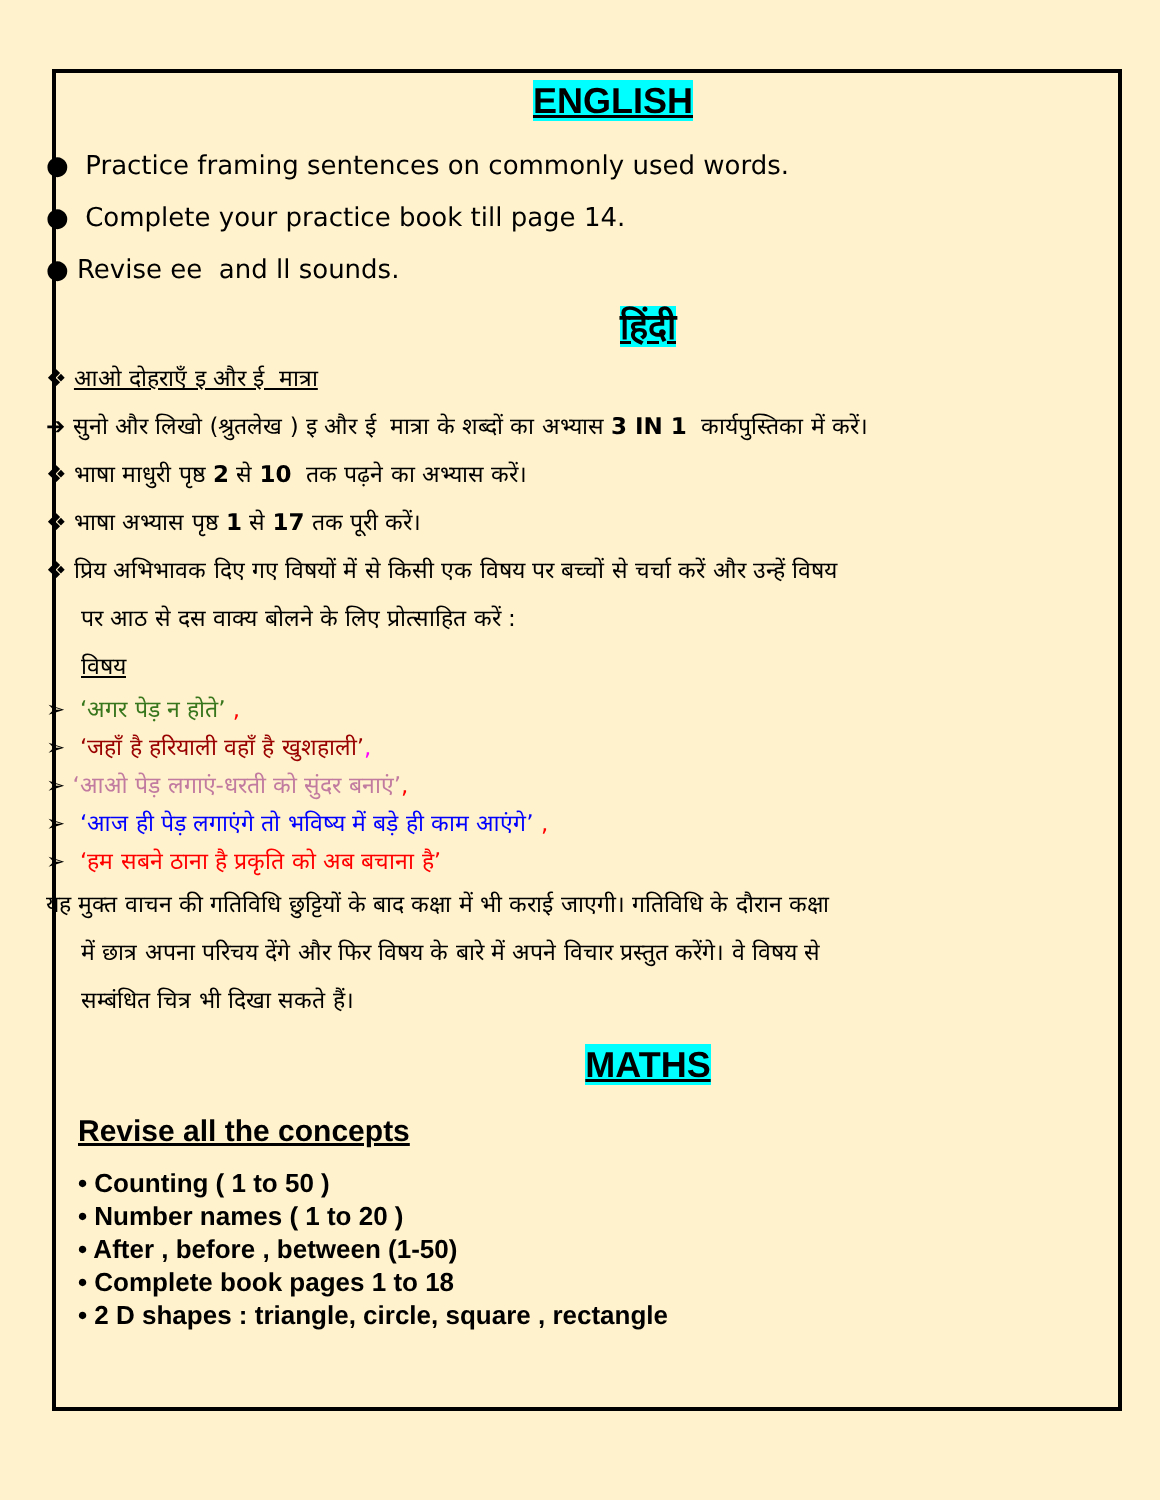ENGLISH
● Practice framing sentences on commonly used words.
● Complete your practice book till page 14.
● Revise ee and ll sounds.
हिंदी
❖ आओ दोहराएँ इ और ई मात्रा
➔ सुनो और लिखो (श्रुतलेख ) इ और ई मात्रा के शब्दों का अभ्यास 3 IN 1 कार्यपुस्तिका में करें।
❖ भाषा माधुरी पृष्ठ 2 से 10 तक पढ़ने का अभ्यास करें।
❖ भाषा अभ्यास पृष्ठ 1 से 17 तक पूरी करें।
❖ प्रिय अभिभावक दिए गए विषयों में से किसी एक विषय पर बच्चों से चर्चा करें और उन्हें विषय
पर आठ से दस वाक्य बोलने के लिए प्रोत्साहित करें :
विषय
➢ ‘अगर पेड़ न होते’ ,
➢ ‘जहाँ है हरियाली वहाँ है खुशहाली’,
➢ ‘आओ पेड़ लगाएं-धरती को सुंदर बनाएं’,
➢ ‘आज ही पेड़ लगाएंगे तो भविष्य में बड़े ही काम आएंगे’ ,
➢ ‘हम सबने ठाना है प्रकृति को अब बचाना है’
यह मुक्त वाचन की गतिविधि छुट्टियों के बाद कक्षा में भी कराई जाएगी। गतिविधि के दौरान कक्षा
में छात्र अपना परिचय देंगे और फिर विषय के बारे में अपने विचार प्रस्तुत करेंगे। वे विषय से
सम्बंधित चित्र भी दिखा सकते हैं।
MATHS
Revise all the concepts
• Counting ( 1 to 50 )
• Number names ( 1 to 20 )
• After , before , between (1-50)
• Complete book pages 1 to 18
• 2 D shapes : triangle, circle, square , rectangle